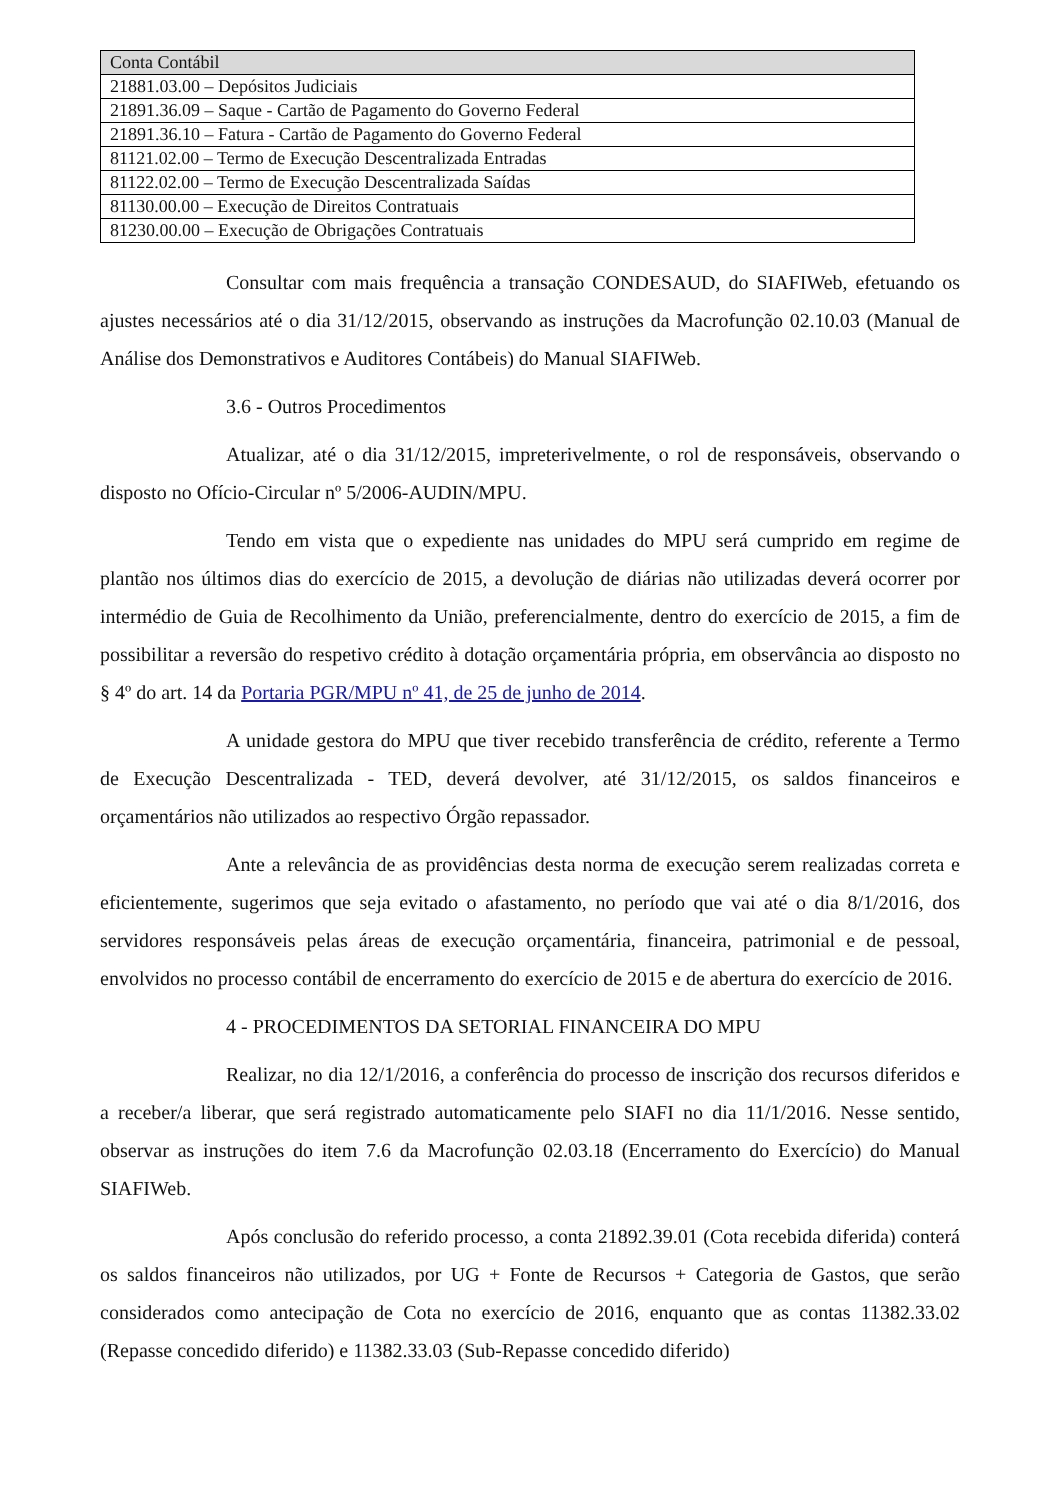| Conta Contábil |
| --- |
| 21881.03.00 – Depósitos Judiciais |
| 21891.36.09 – Saque - Cartão de Pagamento do Governo Federal |
| 21891.36.10 – Fatura - Cartão de Pagamento do Governo Federal |
| 81121.02.00 – Termo de Execução Descentralizada Entradas |
| 81122.02.00 – Termo de Execução Descentralizada Saídas |
| 81130.00.00 – Execução de Direitos Contratuais |
| 81230.00.00 – Execução de Obrigações Contratuais |
Consultar com mais frequência a transação CONDESAUD, do SIAFIWeb, efetuando os ajustes necessários até o dia 31/12/2015, observando as instruções da Macrofunção 02.10.03 (Manual de Análise dos Demonstrativos e Auditores Contábeis) do Manual SIAFIWeb.
3.6 - Outros Procedimentos
Atualizar, até o dia 31/12/2015, impreterivelmente, o rol de responsáveis, observando o disposto no Ofício-Circular nº 5/2006-AUDIN/MPU.
Tendo em vista que o expediente nas unidades do MPU será cumprido em regime de plantão nos últimos dias do exercício de 2015, a devolução de diárias não utilizadas deverá ocorrer por intermédio de Guia de Recolhimento da União, preferencialmente, dentro do exercício de 2015, a fim de possibilitar a reversão do respetivo crédito à dotação orçamentária própria, em observância ao disposto no § 4º do art. 14 da Portaria PGR/MPU nº 41, de 25 de junho de 2014.
A unidade gestora do MPU que tiver recebido transferência de crédito, referente a Termo de Execução Descentralizada - TED, deverá devolver, até 31/12/2015, os saldos financeiros e orçamentários não utilizados ao respectivo Órgão repassador.
Ante a relevância de as providências desta norma de execução serem realizadas correta e eficientemente, sugerimos que seja evitado o afastamento, no período que vai até o dia 8/1/2016, dos servidores responsáveis pelas áreas de execução orçamentária, financeira, patrimonial e de pessoal, envolvidos no processo contábil de encerramento do exercício de 2015 e de abertura do exercício de 2016.
4 - PROCEDIMENTOS DA SETORIAL FINANCEIRA DO MPU
Realizar, no dia 12/1/2016, a conferência do processo de inscrição dos recursos diferidos e a receber/a liberar, que será registrado automaticamente pelo SIAFI no dia 11/1/2016. Nesse sentido, observar as instruções do item 7.6 da Macrofunção 02.03.18 (Encerramento do Exercício) do Manual SIAFIWeb.
Após conclusão do referido processo, a conta 21892.39.01 (Cota recebida diferida) conterá os saldos financeiros não utilizados, por UG + Fonte de Recursos + Categoria de Gastos, que serão considerados como antecipação de Cota no exercício de 2016, enquanto que as contas 11382.33.02 (Repasse concedido diferido) e 11382.33.03 (Sub-Repasse concedido diferido)